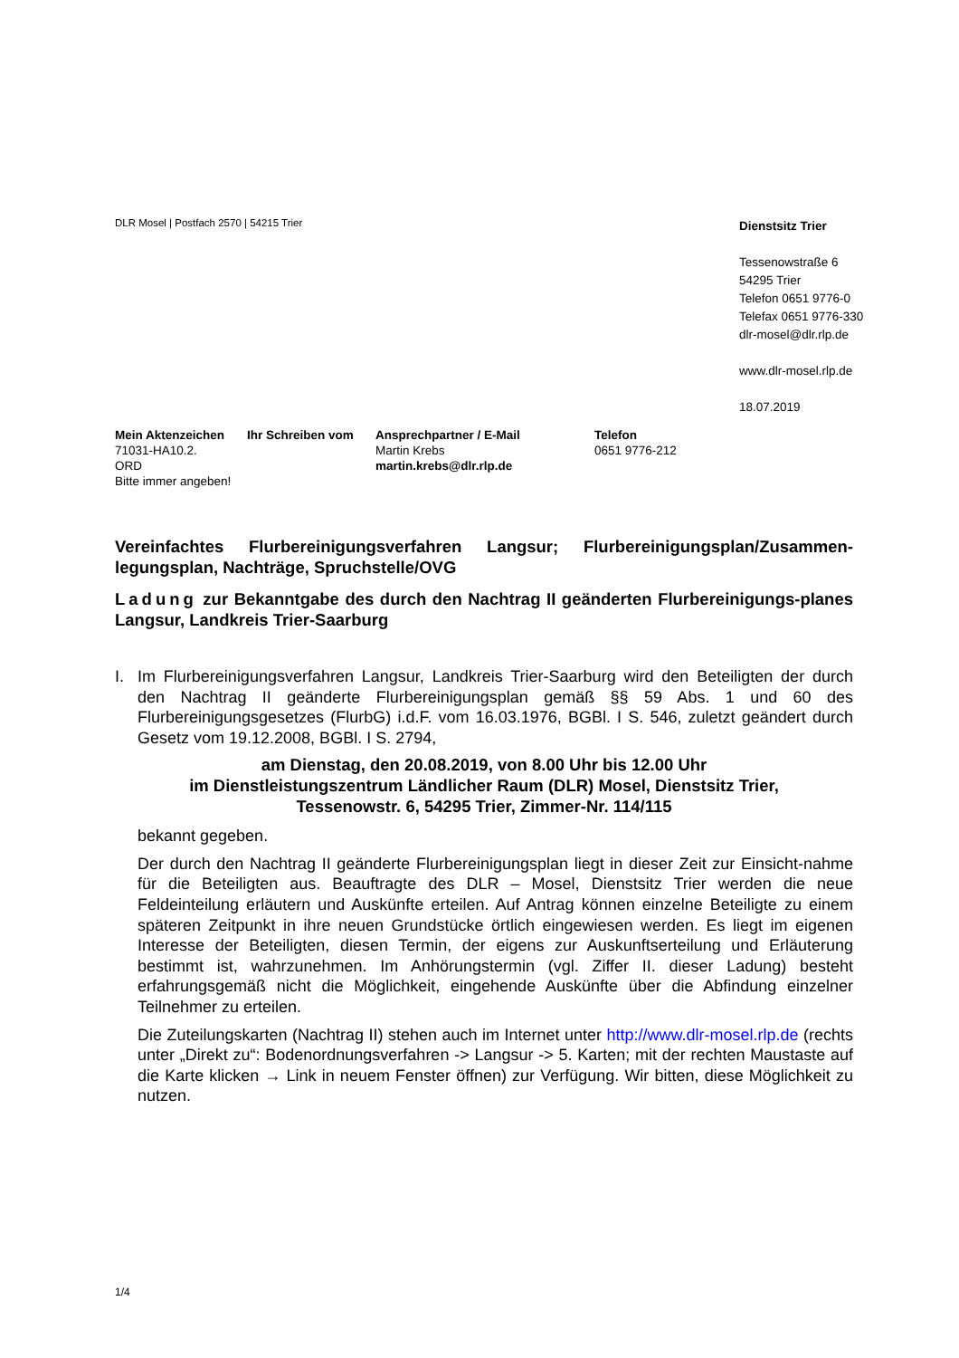DLR Mosel | Postfach 2570 | 54215 Trier
Dienstsitz Trier
Tessenowstraße 6
54295 Trier
Telefon 0651 9776-0
Telefax 0651 9776-330
dlr-mosel@dlr.rlp.de
www.dlr-mosel.rlp.de
18.07.2019
Mein Aktenzeichen
71031-HA10.2.
ORD
Bitte immer angeben!
Ihr Schreiben vom Ansprechpartner / E-Mail
Martin Krebs
martin.krebs@dlr.rlp.de
Telefon
0651 9776-212
Vereinfachtes Flurbereinigungsverfahren Langsur; Flurbereinigungsplan/Zusammen-legungsplan, Nachträge, Spruchstelle/OVG
Ladung zur Bekanntgabe des durch den Nachtrag II geänderten Flurbereinigungs-planes Langsur, Landkreis Trier-Saarburg
I. Im Flurbereinigungsverfahren Langsur, Landkreis Trier-Saarburg wird den Beteiligten der durch den Nachtrag II geänderte Flurbereinigungsplan gemäß §§ 59 Abs. 1 und 60 des Flurbereinigungsgesetzes (FlurbG) i.d.F. vom 16.03.1976, BGBl. I S. 546, zuletzt geändert durch Gesetz vom 19.12.2008, BGBl. I S. 2794,
am Dienstag, den 20.08.2019, von 8.00 Uhr bis 12.00 Uhr
im Dienstleistungszentrum Ländlicher Raum (DLR) Mosel, Dienstsitz Trier,
Tessenowstr. 6, 54295 Trier, Zimmer-Nr. 114/115
bekannt gegeben.
Der durch den Nachtrag II geänderte Flurbereinigungsplan liegt in dieser Zeit zur Einsicht-nahme für die Beteiligten aus. Beauftragte des DLR – Mosel, Dienstsitz Trier werden die neue Feldeinteilung erläutern und Auskünfte erteilen. Auf Antrag können einzelne Beteiligte zu einem späteren Zeitpunkt in ihre neuen Grundstücke örtlich eingewiesen werden. Es liegt im eigenen Interesse der Beteiligten, diesen Termin, der eigens zur Auskunftserteilung und Erläuterung bestimmt ist, wahrzunehmen. Im Anhörungstermin (vgl. Ziffer II. dieser Ladung) besteht erfahrungsgemäß nicht die Möglichkeit, eingehende Auskünfte über die Abfindung einzelner Teilnehmer zu erteilen.
Die Zuteilungskarten (Nachtrag II) stehen auch im Internet unter http://www.dlr-mosel.rlp.de (rechts unter „Direkt zu“: Bodenordnungsverfahren -> Langsur -> 5. Karten; mit der rechten Maustaste auf die Karte klicken → Link in neuem Fenster öffnen) zur Verfügung. Wir bitten, diese Möglichkeit zu nutzen.
1/4